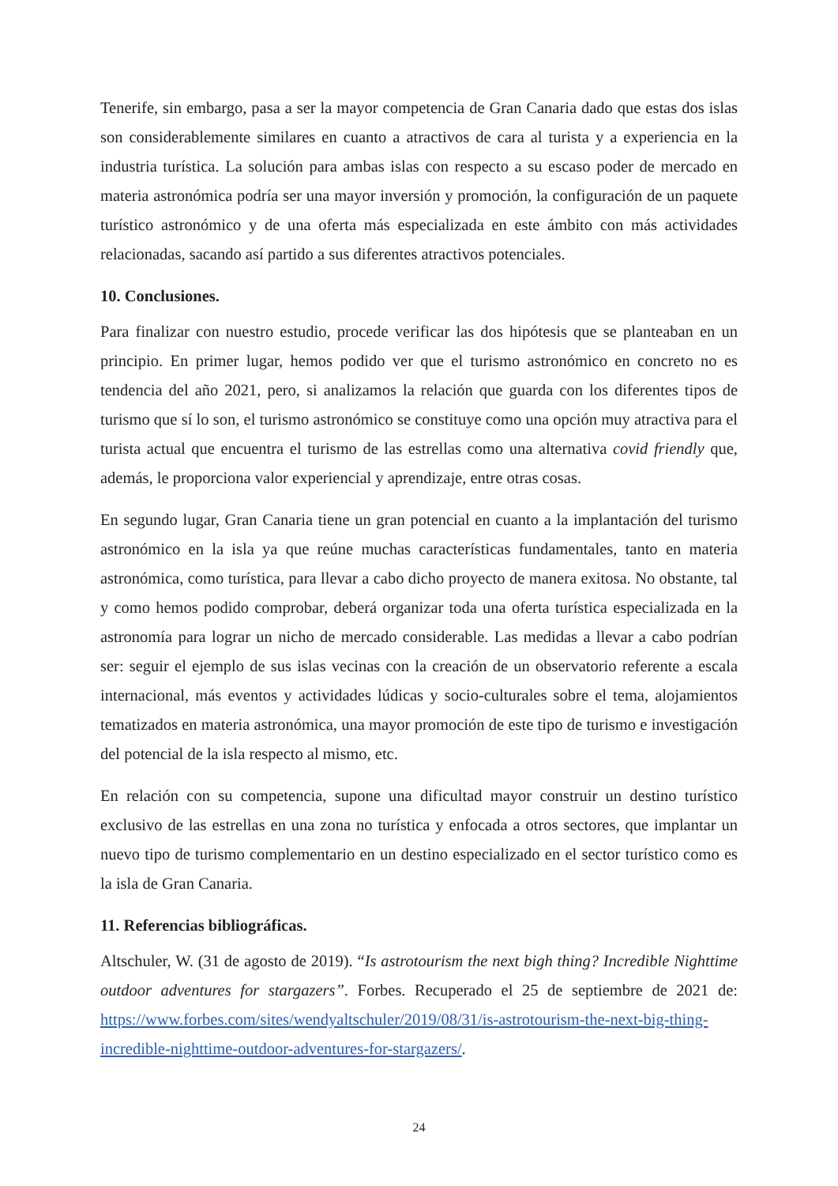Tenerife, sin embargo, pasa a ser la mayor competencia de Gran Canaria dado que estas dos islas son considerablemente similares en cuanto a atractivos de cara al turista y a experiencia en la industria turística. La solución para ambas islas con respecto a su escaso poder de mercado en materia astronómica podría ser una mayor inversión y promoción, la configuración de un paquete turístico astronómico y de una oferta más especializada en este ámbito con más actividades relacionadas, sacando así partido a sus diferentes atractivos potenciales.
10. Conclusiones.
Para finalizar con nuestro estudio, procede verificar las dos hipótesis que se planteaban en un principio. En primer lugar, hemos podido ver que el turismo astronómico en concreto no es tendencia del año 2021, pero, si analizamos la relación que guarda con los diferentes tipos de turismo que sí lo son, el turismo astronómico se constituye como una opción muy atractiva para el turista actual que encuentra el turismo de las estrellas como una alternativa covid friendly que, además, le proporciona valor experiencial y aprendizaje, entre otras cosas.
En segundo lugar, Gran Canaria tiene un gran potencial en cuanto a la implantación del turismo astronómico en la isla ya que reúne muchas características fundamentales, tanto en materia astronómica, como turística, para llevar a cabo dicho proyecto de manera exitosa. No obstante, tal y como hemos podido comprobar, deberá organizar toda una oferta turística especializada en la astronomía para lograr un nicho de mercado considerable. Las medidas a llevar a cabo podrían ser: seguir el ejemplo de sus islas vecinas con la creación de un observatorio referente a escala internacional, más eventos y actividades lúdicas y socio-culturales sobre el tema, alojamientos tematizados en materia astronómica, una mayor promoción de este tipo de turismo e investigación del potencial de la isla respecto al mismo, etc.
En relación con su competencia, supone una dificultad mayor construir un destino turístico exclusivo de las estrellas en una zona no turística y enfocada a otros sectores, que implantar un nuevo tipo de turismo complementario en un destino especializado en el sector turístico como es la isla de Gran Canaria.
11. Referencias bibliográficas.
Altschuler, W. (31 de agosto de 2019). “Is astrotourism the next bigh thing? Incredible Nighttime outdoor adventures for stargazers”. Forbes. Recuperado el 25 de septiembre de 2021 de: https://www.forbes.com/sites/wendyaltschuler/2019/08/31/is-astrotourism-the-next-big-thing-incredible-nighttime-outdoor-adventures-for-stargazers/.
24